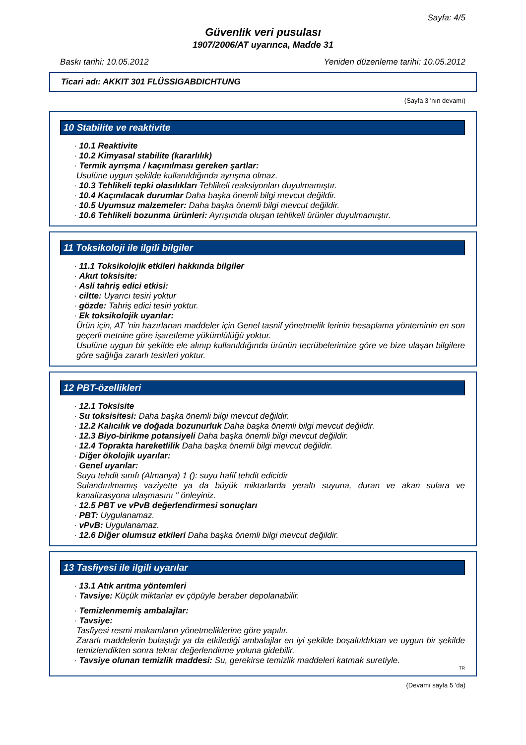Sayfa: 4/5
Güvenlik veri pusulası
1907/2006/AT uyarınca, Madde 31
Baskı tarihi: 10.05.2012 Yeniden düzenleme tarihi: 10.05.2012
Ticari adı: AKKIT 301 FLÜSSIGABDICHTUNG
(Sayfa 3 'nın devamı)
10 Stabilite ve reaktivite
· 10.1 Reaktivite
· 10.2 Kimyasal stabilite (kararlılık)
· Termik ayrışma / kaçınılması gereken şartlar:
Usulüne uygun şekilde kullanıldığında ayrışma olmaz.
· 10.3 Tehlikeli tepki olasılıkları Tehlikeli reaksiyonları duyulmamıştır.
· 10.4 Kaçınılacak durumlar Daha başka önemli bilgi mevcut değildir.
· 10.5 Uyumsuz malzemeler: Daha başka önemli bilgi mevcut değildir.
· 10.6 Tehlikeli bozunma ürünleri: Ayrışımda oluşan tehlikeli ürünler duyulmamıştır.
11 Toksikoloji ile ilgili bilgiler
· 11.1 Toksikolojik etkileri hakkında bilgiler
· Akut toksisite:
· Asli tahriş edici etkisi:
· ciltte: Uyarıcı tesiri yoktur
· gözde: Tahriş edici tesiri yoktur.
· Ek toksikolojik uyarılar:
Ürün için, AT 'nin hazırlanan maddeler için Genel tasnif yönetmelik lerinin hesaplama yönteminin en son geçerli metnine göre işaretleme yükümlülüğü yoktur.
Usulüne uygun bir şekilde ele alınıp kullanıldığında ürünün tecrübelerimize göre ve bize ulaşan bilgilere göre sağlığa zararlı tesirleri yoktur.
12 PBT-özellikleri
· 12.1 Toksisite
· Su toksisitesi: Daha başka önemli bilgi mevcut değildir.
· 12.2 Kalıcılık ve doğada bozunurluk Daha başka önemli bilgi mevcut değildir.
· 12.3 Biyo-birikme potansiyeli Daha başka önemli bilgi mevcut değildir.
· 12.4 Toprakta hareketlilik Daha başka önemli bilgi mevcut değildir.
· Diğer ökolojik uyarılar:
· Genel uyarılar:
Suyu tehdit sınıfı (Almanya) 1 (): suyu hafif tehdit edicidir
Sulandırılmamış vaziyette ya da büyük miktarlarda yeraltı suyuna, duran ve akan sulara ve kanalizasyona ulaşmasını " önleyiniz.
· 12.5 PBT ve vPvB değerlendirmesi sonuçları
· PBT: Uygulanamaz.
· vPvB: Uygulanamaz.
· 12.6 Diğer olumsuz etkileri Daha başka önemli bilgi mevcut değildir.
13 Tasfiyesi ile ilgili uyarılar
· 13.1 Atık arıtma yöntemleri
· Tavsiye: Küçük miktarlar ev çöpüyle beraber depolanabilir.
· Temizlenmemiş ambalajlar:
· Tavsiye:
Tasfiyesi resmi makamların yönetmeliklerine göre yapılır.
Zararlı maddelerin bulaştığı ya da etkilediği ambalajlar en iyi şekilde boşaltıldıktan ve uygun bir şekilde temizlendikten sonra tekrar değerlendirme yoluna gidebilir.
· Tavsiye olunan temizlik maddesi: Su, gerekirse temizlik maddeleri katmak suretiyle.
TR
(Devamı sayfa 5 'da)